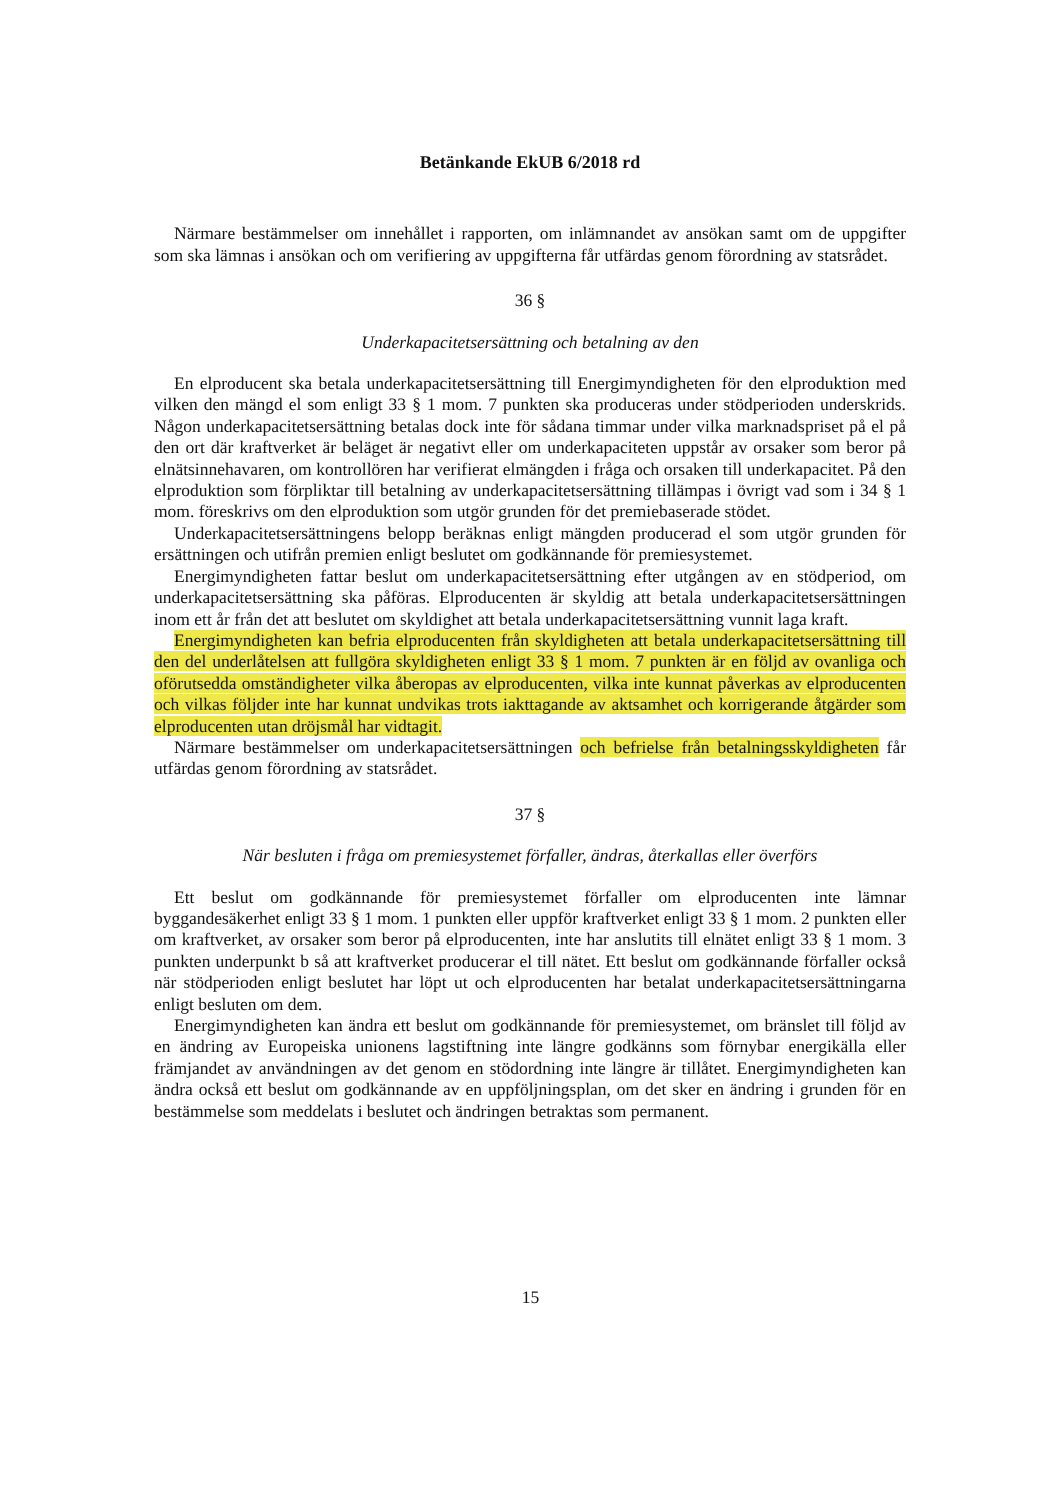Betänkande EkUB 6/2018 rd
Närmare bestämmelser om innehållet i rapporten, om inlämnandet av ansökan samt om de uppgifter som ska lämnas i ansökan och om verifiering av uppgifterna får utfärdas genom förordning av statsrådet.
36 §
Underkapacitetsersättning och betalning av den
En elproducent ska betala underkapacitetsersättning till Energimyndigheten för den elproduktion med vilken den mängd el som enligt 33 § 1 mom. 7 punkten ska produceras under stödperioden underskrids. Någon underkapacitetsersättning betalas dock inte för sådana timmar under vilka marknadspriset på el på den ort där kraftverket är beläget är negativt eller om underkapaciteten uppstår av orsaker som beror på elnätsinnehavaren, om kontrollören har verifierat elmängden i fråga och orsaken till underkapacitet. På den elproduktion som förpliktar till betalning av underkapacitetsersättning tillämpas i övrigt vad som i 34 § 1 mom. föreskrivs om den elproduktion som utgör grunden för det premiebaserade stödet.
Underkapacitetsersättningens belopp beräknas enligt mängden producerad el som utgör grunden för ersättningen och utifrån premien enligt beslutet om godkännande för premiesystemet.
Energimyndigheten fattar beslut om underkapacitetsersättning efter utgången av en stödperiod, om underkapacitetsersättning ska påföras. Elproducenten är skyldig att betala underkapacitetsersättningen inom ett år från det att beslutet om skyldighet att betala underkapacitetsersättning vunnit laga kraft.
Energimyndigheten kan befria elproducenten från skyldigheten att betala underkapacitetsersättning till den del underlåtelsen att fullgöra skyldigheten enligt 33 § 1 mom. 7 punkten är en följd av ovanliga och oförutsedda omständigheter vilka åberopas av elproducenten, vilka inte kunnat påverkas av elproducenten och vilkas följder inte har kunnat undvikas trots iakttagande av aktsamhet och korrigerande åtgärder som elproducenten utan dröjsmål har vidtagit.
Närmare bestämmelser om underkapacitetsersättningen och befrielse från betalningsskyldigheten får utfärdas genom förordning av statsrådet.
37 §
När besluten i fråga om premiesystemet förfaller, ändras, återkallas eller överförs
Ett beslut om godkännande för premiesystemet förfaller om elproducenten inte lämnar byggandesäkerhet enligt 33 § 1 mom. 1 punkten eller uppför kraftverket enligt 33 § 1 mom. 2 punkten eller om kraftverket, av orsaker som beror på elproducenten, inte har anslutits till elnätet enligt 33 § 1 mom. 3 punkten underpunkt b så att kraftverket producerar el till nätet. Ett beslut om godkännande förfaller också när stödperioden enligt beslutet har löpt ut och elproducenten har betalat underkapacitetsersättningarna enligt besluten om dem.
Energimyndigheten kan ändra ett beslut om godkännande för premiesystemet, om bränslet till följd av en ändring av Europeiska unionens lagstiftning inte längre godkänns som förnybar energikälla eller främjandet av användningen av det genom en stödordning inte längre är tillåtet. Energimyndigheten kan ändra också ett beslut om godkännande av en uppföljningsplan, om det sker en ändring i grunden för en bestämmelse som meddelats i beslutet och ändringen betraktas som permanent.
15